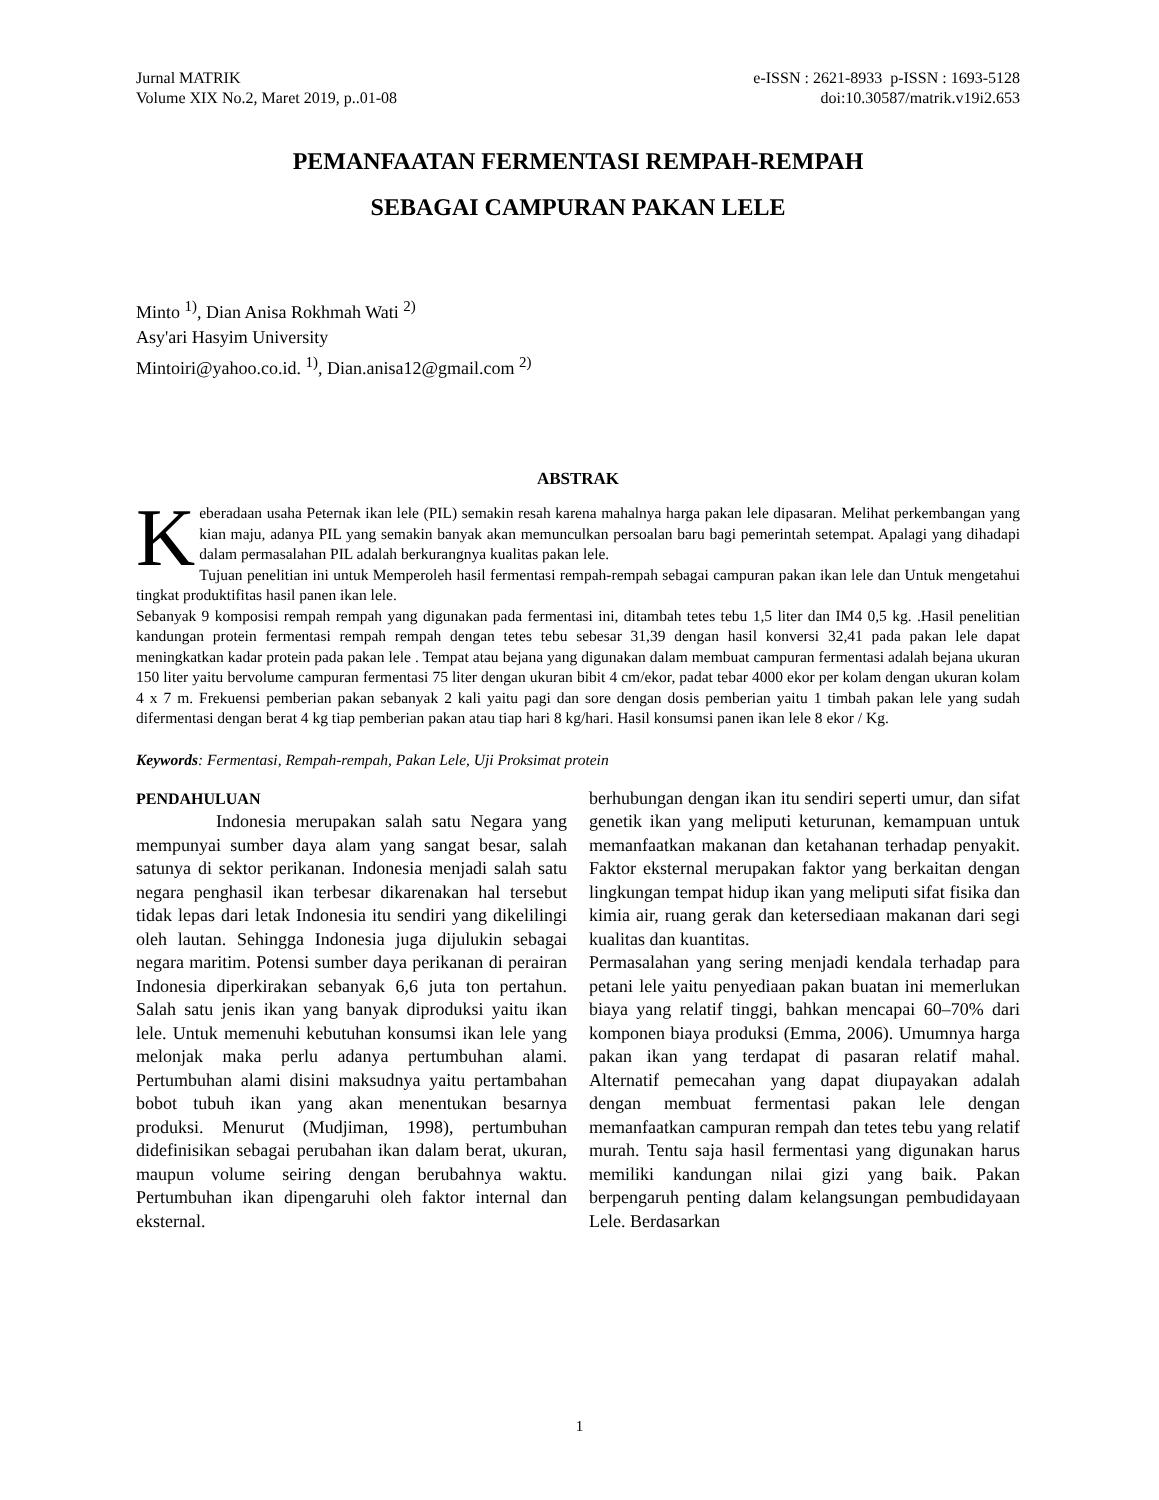Jurnal MATRIK
Volume XIX No.2, Maret 2019, p..01-08
e-ISSN : 2621-8933 p-ISSN : 1693-5128
doi:10.30587/matrik.v19i2.653
PEMANFAATAN FERMENTASI REMPAH-REMPAH
SEBAGAI CAMPURAN PAKAN LELE
Minto <sup>1)</sup>, Dian Anisa Rokhmah Wati <sup>2)</sup>
Asy'ari Hasyim University
Mintoiri@yahoo.co.id. <sup>1)</sup>, Dian.anisa12@gmail.com <sup>2)</sup>
ABSTRAK
Keberadaan usaha Peternak ikan lele (PIL) semakin resah karena mahalnya harga pakan lele dipasaran. Melihat perkembangan yang kian maju, adanya PIL yang semakin banyak akan memunculkan persoalan baru bagi pemerintah setempat. Apalagi yang dihadapi dalam permasalahan PIL adalah berkurangnya kualitas pakan lele.
Tujuan penelitian ini untuk Memperoleh hasil fermentasi rempah-rempah sebagai campuran pakan ikan lele dan Untuk mengetahui tingkat produktifitas hasil panen ikan lele.
Sebanyak 9 komposisi rempah rempah yang digunakan pada fermentasi ini, ditambah tetes tebu 1,5 liter dan IM4 0,5 kg. .Hasil penelitian kandungan protein fermentasi rempah rempah dengan tetes tebu sebesar 31,39 dengan hasil konversi 32,41 pada pakan lele dapat meningkatkan kadar protein pada pakan lele . Tempat atau bejana yang digunakan dalam membuat campuran fermentasi adalah bejana ukuran 150 liter yaitu bervolume campuran fermentasi 75 liter dengan ukuran bibit 4 cm/ekor, padat tebar 4000 ekor per kolam dengan ukuran kolam 4 x 7 m. Frekuensi pemberian pakan sebanyak 2 kali yaitu pagi dan sore dengan dosis pemberian yaitu 1 timbah pakan lele yang sudah difermentasi dengan berat 4 kg tiap pemberian pakan atau tiap hari 8 kg/hari. Hasil konsumsi panen ikan lele 8 ekor / Kg.
Keywords: Fermentasi, Rempah-rempah, Pakan Lele, Uji Proksimat protein
PENDAHULUAN
Indonesia merupakan salah satu Negara yang mempunyai sumber daya alam yang sangat besar, salah satunya di sektor perikanan. Indonesia menjadi salah satu negara penghasil ikan terbesar dikarenakan hal tersebut tidak lepas dari letak Indonesia itu sendiri yang dikelilingi oleh lautan. Sehingga Indonesia juga dijulukin sebagai negara maritim. Potensi sumber daya perikanan di perairan Indonesia diperkirakan sebanyak 6,6 juta ton pertahun. Salah satu jenis ikan yang banyak diproduksi yaitu ikan lele. Untuk memenuhi kebutuhan konsumsi ikan lele yang melonjak maka perlu adanya pertumbuhan alami. Pertumbuhan alami disini maksudnya yaitu pertambahan bobot tubuh ikan yang akan menentukan besarnya produksi. Menurut (Mudjiman, 1998), pertumbuhan didefinisikan sebagai perubahan ikan dalam berat, ukuran, maupun volume seiring dengan berubahnya waktu. Pertumbuhan ikan dipengaruhi oleh faktor internal dan eksternal.
berhubungan dengan ikan itu sendiri seperti umur, dan sifat genetik ikan yang meliputi keturunan, kemampuan untuk memanfaatkan makanan dan ketahanan terhadap penyakit. Faktor eksternal merupakan faktor yang berkaitan dengan lingkungan tempat hidup ikan yang meliputi sifat fisika dan kimia air, ruang gerak dan ketersediaan makanan dari segi kualitas dan kuantitas.
Permasalahan yang sering menjadi kendala terhadap para petani lele yaitu penyediaan pakan buatan ini memerlukan biaya yang relatif tinggi, bahkan mencapai 60–70% dari komponen biaya produksi (Emma, 2006). Umumnya harga pakan ikan yang terdapat di pasaran relatif mahal. Alternatif pemecahan yang dapat diupayakan adalah dengan membuat fermentasi pakan lele dengan memanfaatkan campuran rempah dan tetes tebu yang relatif murah. Tentu saja hasil fermentasi yang digunakan harus memiliki kandungan nilai gizi yang baik. Pakan berpengaruh penting dalam kelangsungan pembudidayaan Lele. Berdasarkan
1